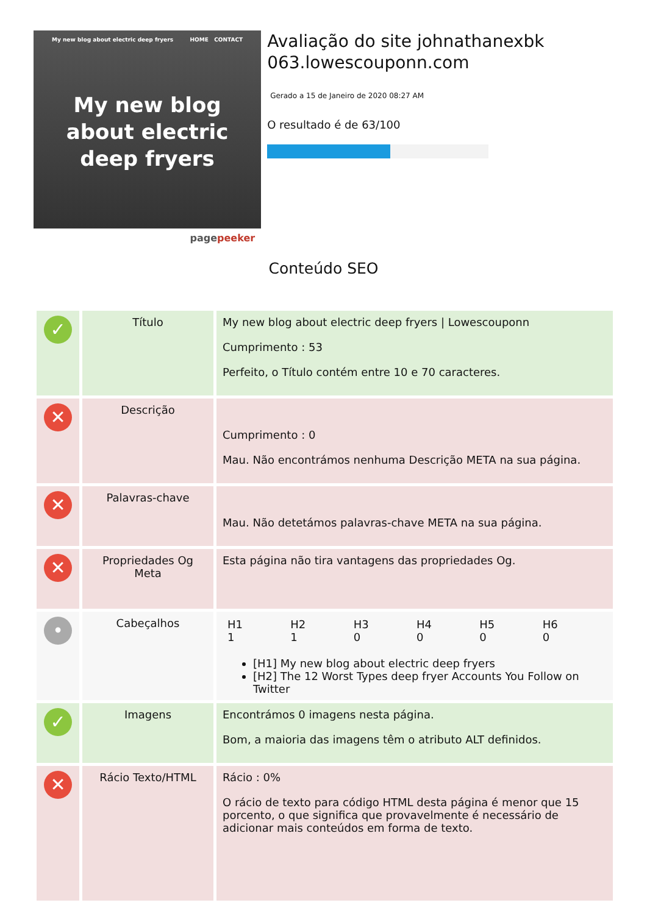My new blog about electric deep fryers HOME CONTACT
My new blog
about electric
deep fryers
pagepeeker
Avaliação do site johnathanexbk 063.lowescouponn.com
Gerado a 15 de Janeiro de 2020 08:27 AM
O resultado é de 63/100
Conteúdo SEO
| ✓ | Título | My new blog about electric deep fryers / Lowescouponn Cumprimento : 53 Perfeito, o Título contém entre 10 e 70 caracteres. |
| ✕ | Descrição | Cumprimento : 0 Mau. Não encontrámos nenhuma Descrição META na sua página. |
| ✕ | Palavras-chave | Mau. Não detetámos palavras-chave META na sua página. |
| ✕ | Propriedades Og Meta | Esta página não tira vantagens das propriedades Og. |
| • | Cabeçalhos | / H1 1 / H2 1 / H3 0 / H4 0 / H5 0 / H6 0 / [H1] My new blog about electric deep fryers [H2] The 12 Worst Types deep fryer Accounts You Follow on Twitter |
| ✓ | Imagens | Encontrámos 0 imagens nesta página. Bom, a maioria das imagens têm o atributo ALT definidos. |
| ✕ | Rácio Texto/HTML | Rácio : 0% O rácio de texto para código HTML desta página é menor que 15 porcento, o que significa que provavelmente é necessário de adicionar mais conteúdos em forma de texto. |